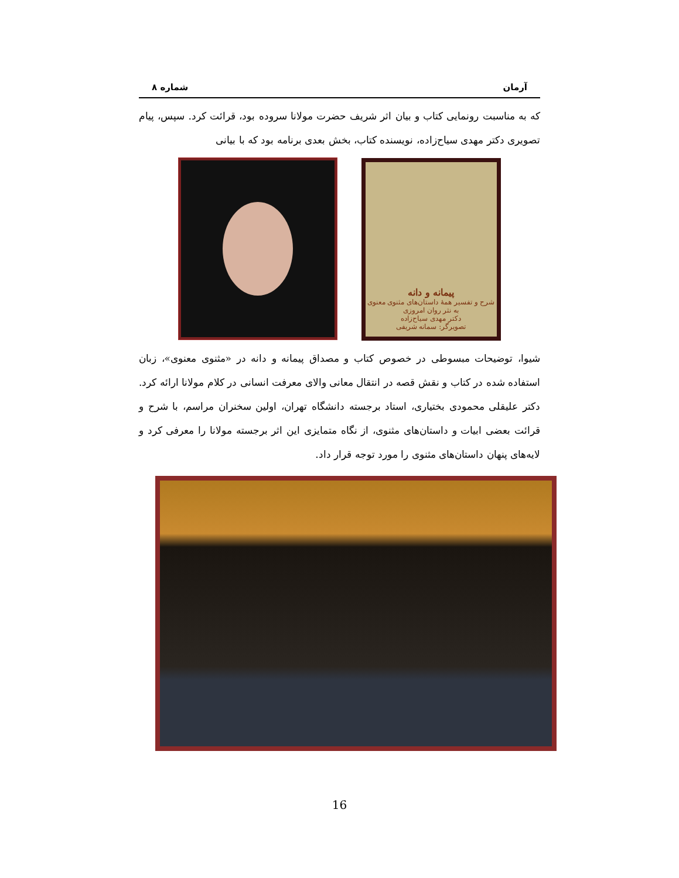آرمان شماره ۸
که به مناسبت رونمایی کتاب و بیان اثر شریف حضرت مولانا سروده بود، قرائت کرد. سپس، پیام تصویری دکتر مهدی سیاح‌زاده، نویسنده کتاب، بخش بعدی برنامه بود که با بیانی
پیمانه و دانه
شرح و تفسیر همهٔ داستان‌های مثنوی معنوی
به نثر روان امروزی
دکتر مهدی سیاح‌زاده
تصویرگر: سمانه شریفی
شیوا، توضیحات مبسوطی در خصوص کتاب و مصداق پیمانه و دانه در «مثنوی معنوی»، زبان استفاده شده در کتاب و نقش قصه در انتقال معانی والای معرفت انسانی در کلام مولانا ارائه کرد. دکتر علیقلی محمودی بختیاری، استاد برجسته دانشگاه تهران، اولین سخنران مراسم، با شرح و قرائت بعضی ابیات و داستان‌های مثنوی، از نگاه متمایزی این اثر برجسته مولانا را معرفی کرد و لایه‌های پنهان داستان‌های مثنوی را مورد توجه قرار داد.
16